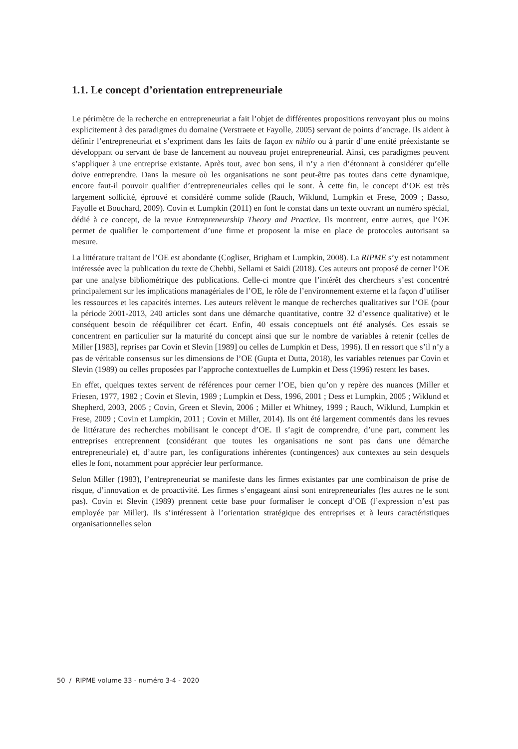1.1. Le concept d’orientation entrepreneuriale
Le périmètre de la recherche en entrepreneuriat a fait l’objet de différentes propositions renvoyant plus ou moins explicitement à des paradigmes du domaine (Verstraete et Fayolle, 2005) servant de points d’ancrage. Ils aident à définir l’entrepreneuriat et s’expriment dans les faits de façon ex nihilo ou à partir d’une entité préexistante se développant ou servant de base de lancement au nouveau projet entrepreneurial. Ainsi, ces paradigmes peuvent s’appliquer à une entreprise existante. Après tout, avec bon sens, il n’y a rien d’étonnant à considérer qu’elle doive entreprendre. Dans la mesure où les organisations ne sont peut-être pas toutes dans cette dynamique, encore faut-il pouvoir qualifier d’entrepreneuriales celles qui le sont. À cette fin, le concept d’OE est très largement sollicité, éprouvé et considéré comme solide (Rauch, Wiklund, Lumpkin et Frese, 2009 ; Basso, Fayolle et Bouchard, 2009). Covin et Lumpkin (2011) en font le constat dans un texte ouvrant un numéro spécial, dédié à ce concept, de la revue Entrepreneurship Theory and Practice. Ils montrent, entre autres, que l’OE permet de qualifier le comportement d’une firme et proposent la mise en place de protocoles autorisant sa mesure.
La littérature traitant de l’OE est abondante (Cogliser, Brigham et Lumpkin, 2008). La RIPME s’y est notamment intéressée avec la publication du texte de Chebbi, Sellami et Saidi (2018). Ces auteurs ont proposé de cerner l’OE par une analyse bibliométrique des publications. Celle-ci montre que l’intérêt des chercheurs s’est concentré principalement sur les implications managériales de l’OE, le rôle de l’environnement externe et la façon d’utiliser les ressources et les capacités internes. Les auteurs relèvent le manque de recherches qualitatives sur l’OE (pour la période 2001-2013, 240 articles sont dans une démarche quantitative, contre 32 d’essence qualitative) et le conséquent besoin de rééquilibrer cet écart. Enfin, 40 essais conceptuels ont été analysés. Ces essais se concentrent en particulier sur la maturité du concept ainsi que sur le nombre de variables à retenir (celles de Miller [1983], reprises par Covin et Slevin [1989] ou celles de Lumpkin et Dess, 1996). Il en ressort que s’il n’y a pas de véritable consensus sur les dimensions de l’OE (Gupta et Dutta, 2018), les variables retenues par Covin et Slevin (1989) ou celles proposées par l’approche contextuelles de Lumpkin et Dess (1996) restent les bases.
En effet, quelques textes servent de références pour cerner l’OE, bien qu’on y repère des nuances (Miller et Friesen, 1977, 1982 ; Covin et Slevin, 1989 ; Lumpkin et Dess, 1996, 2001 ; Dess et Lumpkin, 2005 ; Wiklund et Shepherd, 2003, 2005 ; Covin, Green et Slevin, 2006 ; Miller et Whitney, 1999 ; Rauch, Wiklund, Lumpkin et Frese, 2009 ; Covin et Lumpkin, 2011 ; Covin et Miller, 2014). Ils ont été largement commentés dans les revues de littérature des recherches mobilisant le concept d’OE. Il s’agit de comprendre, d’une part, comment les entreprises entreprennent (considérant que toutes les organisations ne sont pas dans une démarche entrepreneuriale) et, d’autre part, les configurations inhérentes (contingences) aux contextes au sein desquels elles le font, notamment pour apprécier leur performance.
Selon Miller (1983), l’entrepreneuriat se manifeste dans les firmes existantes par une combinaison de prise de risque, d’innovation et de proactivité. Les firmes s’engageant ainsi sont entrepreneuriales (les autres ne le sont pas). Covin et Slevin (1989) prennent cette base pour formaliser le concept d’OE (l’expression n’est pas employée par Miller). Ils s’intéressent à l’orientation stratégique des entreprises et à leurs caractéristiques organisationnelles selon
50 / RIPME volume 33 - numéro 3-4 - 2020